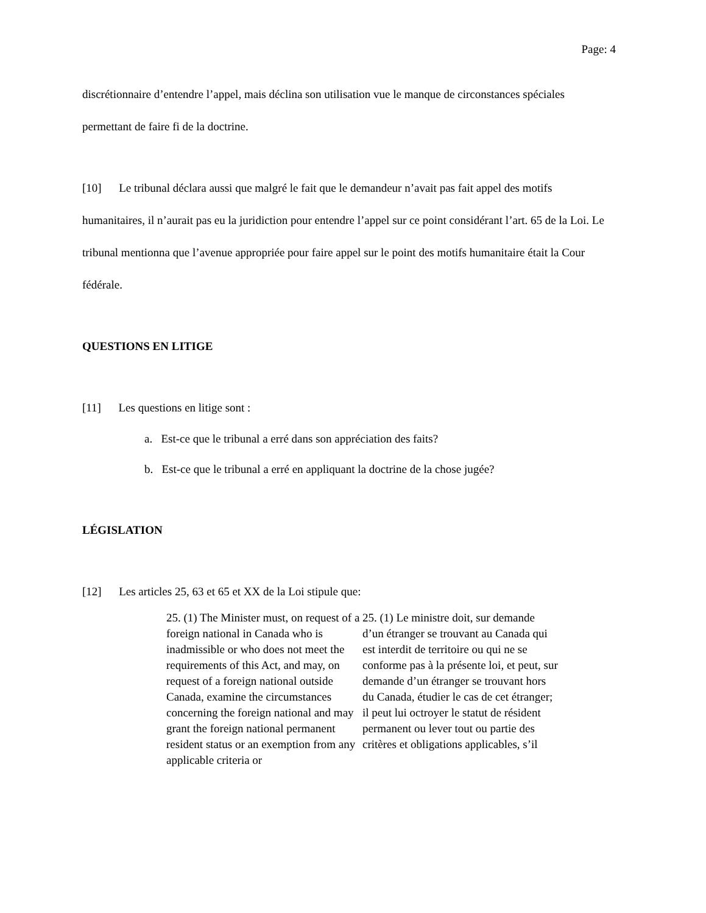Page: 4
discrétionnaire d’entendre l’appel, mais déclina son utilisation vue le manque de circonstances spéciales permettant de faire fi de la doctrine.
[10] Le tribunal déclara aussi que malgré le fait que le demandeur n’avait pas fait appel des motifs humanitaires, il n’aurait pas eu la juridiction pour entendre l’appel sur ce point considérant l’art. 65 de la Loi. Le tribunal mentionna que l’avenue appropriée pour faire appel sur le point des motifs humanitaire était la Cour fédérale.
QUESTIONS EN LITIGE
[11] Les questions en litige sont :
a. Est-ce que le tribunal a erré dans son appréciation des faits?
b. Est-ce que le tribunal a erré en appliquant la doctrine de la chose jugée?
LÉGISLATION
[12] Les articles 25, 63 et 65 et XX de la Loi stipule que:
25. (1) The Minister must, on request of a foreign national in Canada who is inadmissible or who does not meet the requirements of this Act, and may, on request of a foreign national outside Canada, examine the circumstances concerning the foreign national and may grant the foreign national permanent resident status or an exemption from any applicable criteria or
25. (1) Le ministre doit, sur demande d’un étranger se trouvant au Canada qui est interdit de territoire ou qui ne se conforme pas à la présente loi, et peut, sur demande d’un étranger se trouvant hors du Canada, étudier le cas de cet étranger; il peut lui octroyer le statut de résident permanent ou lever tout ou partie des critères et obligations applicables, s’il